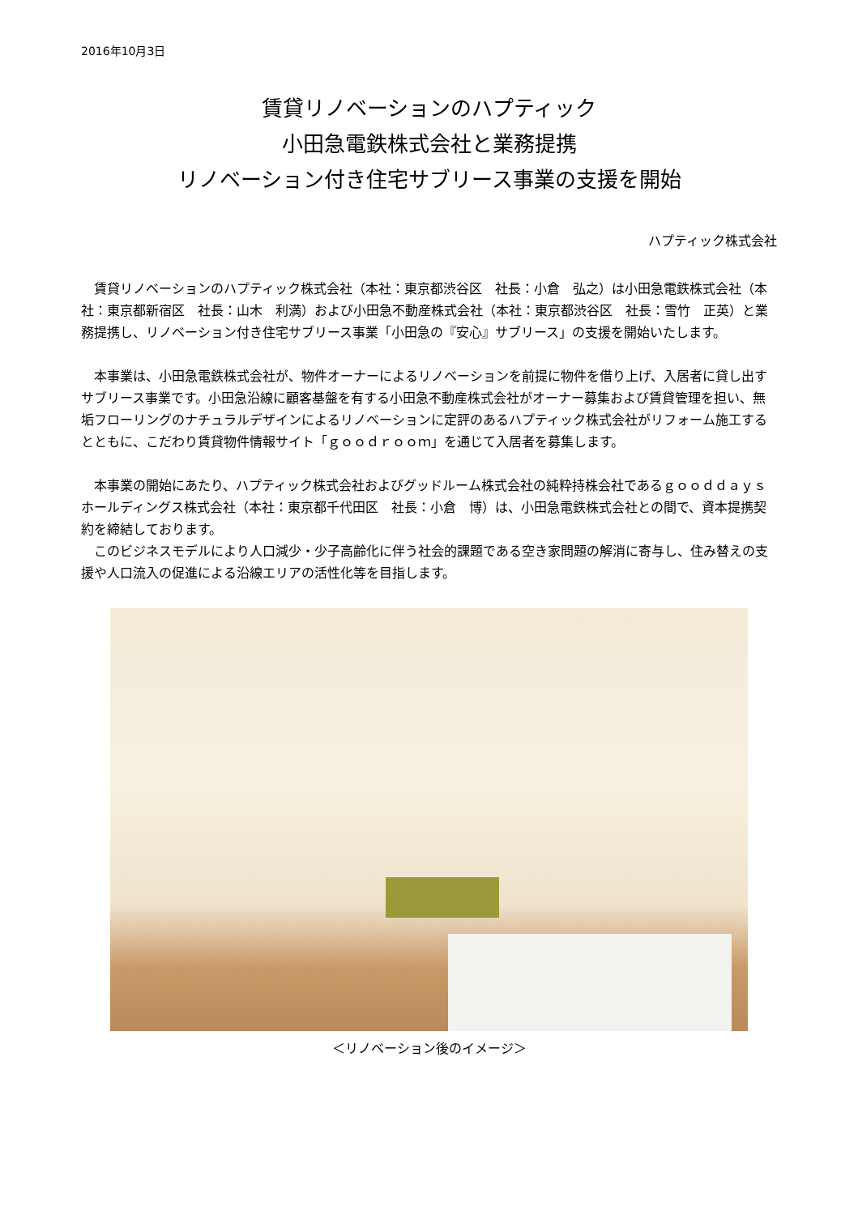2016年10月3日
賃貸リノベーションのハプティック
小田急電鉄株式会社と業務提携
リノベーション付き住宅サブリース事業の支援を開始
ハプティック株式会社
　賃貸リノベーションのハプティック株式会社（本社：東京都渋谷区　社長：小倉　弘之）は小田急電鉄株式会社（本社：東京都新宿区　社長：山木　利満）および小田急不動産株式会社（本社：東京都渋谷区　社長：雪竹　正英）と業務提携し、リノベーション付き住宅サブリース事業「小田急の『安心』サブリース」の支援を開始いたします。
　本事業は、小田急電鉄株式会社が、物件オーナーによるリノベーションを前提に物件を借り上げ、入居者に貸し出すサブリース事業です。小田急沿線に顧客基盤を有する小田急不動産株式会社がオーナー募集および賃貸管理を担い、無垢フローリングのナチュラルデザインによるリノベーションに定評のあるハプティック株式会社がリフォーム施工するとともに、こだわり賃貸物件情報サイト「ｇｏｏｄｒｏｏｍ」を通じて入居者を募集します。
　本事業の開始にあたり、ハプティック株式会社およびグッドルーム株式会社の純粋持株会社であるｇｏｏｄｄａｙｓホールディングス株式会社（本社：東京都千代田区　社長：小倉　博）は、小田急電鉄株式会社との間で、資本提携契約を締結しております。
　このビジネスモデルにより人口減少・少子高齢化に伴う社会的課題である空き家問題の解消に寄与し、住み替えの支援や人口流入の促進による沿線エリアの活性化等を目指します。
＜リノベーション後のイメージ＞